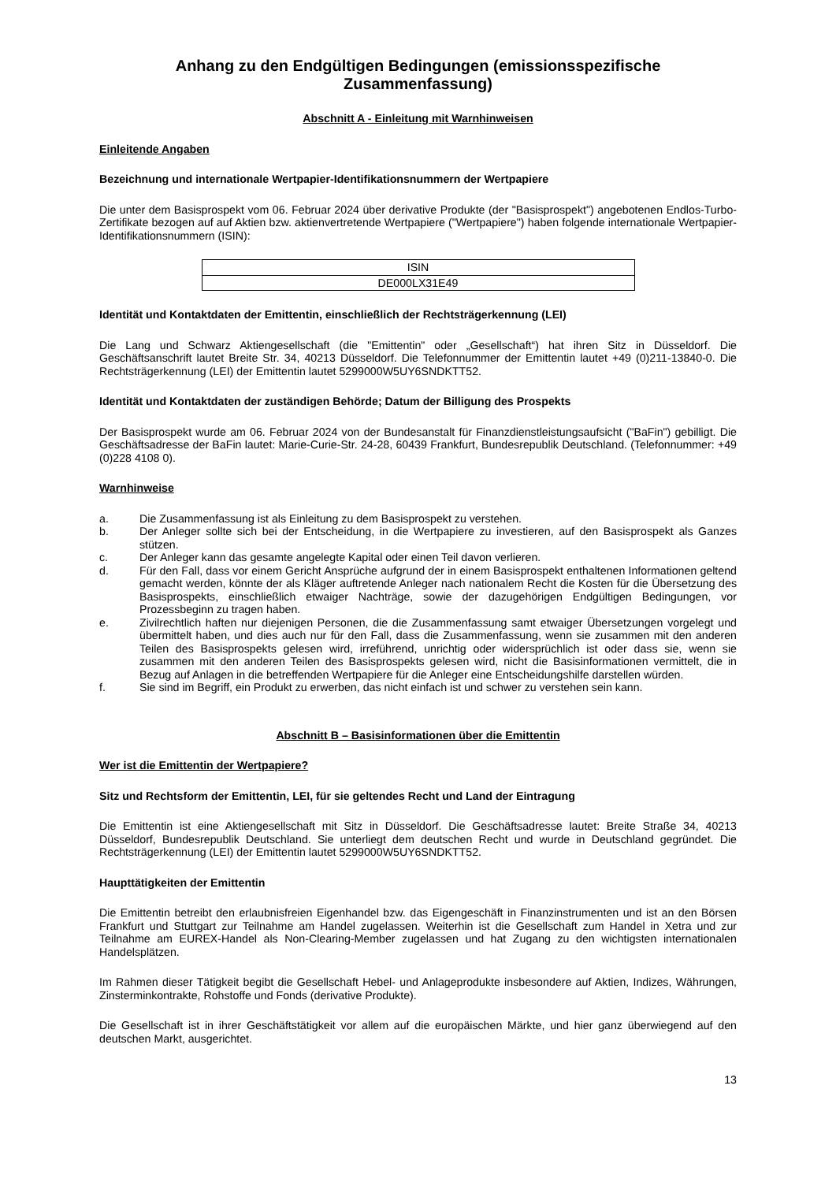Anhang zu den Endgültigen Bedingungen (emissionsspezifische Zusammenfassung)
Abschnitt A - Einleitung mit Warnhinweisen
Einleitende Angaben
Bezeichnung und internationale Wertpapier-Identifikationsnummern der Wertpapiere
Die unter dem Basisprospekt vom 06. Februar 2024 über derivative Produkte (der "Basisprospekt") angebotenen Endlos-Turbo-Zertifikate bezogen auf auf Aktien bzw. aktienvertretende Wertpapiere ("Wertpapiere") haben folgende internationale Wertpapier-Identifikationsnummern (ISIN):
| ISIN |
| --- |
| DE000LX31E49 |
Identität und Kontaktdaten der Emittentin, einschließlich der Rechtsträgerkennung (LEI)
Die Lang und Schwarz Aktiengesellschaft (die "Emittentin" oder „Gesellschaft“) hat ihren Sitz in Düsseldorf. Die Geschäftsanschrift lautet Breite Str. 34, 40213 Düsseldorf. Die Telefonnummer der Emittentin lautet +49 (0)211-13840-0. Die Rechtsträgerkennung (LEI) der Emittentin lautet 5299000W5UY6SNDKTT52.
Identität und Kontaktdaten der zuständigen Behörde; Datum der Billigung des Prospekts
Der Basisprospekt wurde am 06. Februar 2024 von der Bundesanstalt für Finanzdienstleistungsaufsicht ("BaFin") gebilligt. Die Geschäftsadresse der BaFin lautet: Marie-Curie-Str. 24-28, 60439 Frankfurt, Bundesrepublik Deutschland. (Telefonnummer: +49 (0)228 4108 0).
Warnhinweise
a. Die Zusammenfassung ist als Einleitung zu dem Basisprospekt zu verstehen.
b. Der Anleger sollte sich bei der Entscheidung, in die Wertpapiere zu investieren, auf den Basisprospekt als Ganzes stützen.
c. Der Anleger kann das gesamte angelegte Kapital oder einen Teil davon verlieren.
d. Für den Fall, dass vor einem Gericht Ansprüche aufgrund der in einem Basisprospekt enthaltenen Informationen geltend gemacht werden, könnte der als Kläger auftretende Anleger nach nationalem Recht die Kosten für die Übersetzung des Basisprospekts, einschließlich etwaiger Nachträge, sowie der dazugehörigen Endgültigen Bedingungen, vor Prozessbeginn zu tragen haben.
e. Zivilrechtlich haften nur diejenigen Personen, die die Zusammenfassung samt etwaiger Übersetzungen vorgelegt und übermittelt haben, und dies auch nur für den Fall, dass die Zusammenfassung, wenn sie zusammen mit den anderen Teilen des Basisprospekts gelesen wird, irreführend, unrichtig oder widersprüchlich ist oder dass sie, wenn sie zusammen mit den anderen Teilen des Basisprospekts gelesen wird, nicht die Basisinformationen vermittelt, die in Bezug auf Anlagen in die betreffenden Wertpapiere für die Anleger eine Entscheidungshilfe darstellen würden.
f. Sie sind im Begriff, ein Produkt zu erwerben, das nicht einfach ist und schwer zu verstehen sein kann.
Abschnitt B – Basisinformationen über die Emittentin
Wer ist die Emittentin der Wertpapiere?
Sitz und Rechtsform der Emittentin, LEI, für sie geltendes Recht und Land der Eintragung
Die Emittentin ist eine Aktiengesellschaft mit Sitz in Düsseldorf. Die Geschäftsadresse lautet: Breite Straße 34, 40213 Düsseldorf, Bundesrepublik Deutschland. Sie unterliegt dem deutschen Recht und wurde in Deutschland gegründet. Die Rechtsträgerkennung (LEI) der Emittentin lautet 5299000W5UY6SNDKTT52.
Haupttätigkeiten der Emittentin
Die Emittentin betreibt den erlaubnisfreien Eigenhandel bzw. das Eigengeschäft in Finanzinstrumenten und ist an den Börsen Frankfurt und Stuttgart zur Teilnahme am Handel zugelassen. Weiterhin ist die Gesellschaft zum Handel in Xetra und zur Teilnahme am EUREX-Handel als Non-Clearing-Member zugelassen und hat Zugang zu den wichtigsten internationalen Handelsplätzen.
Im Rahmen dieser Tätigkeit begibt die Gesellschaft Hebel- und Anlageprodukte insbesondere auf Aktien, Indizes, Währungen, Zinsterminkontrakte, Rohstoffe und Fonds (derivative Produkte).
Die Gesellschaft ist in ihrer Geschäftstätigkeit vor allem auf die europäischen Märkte, und hier ganz überwiegend auf den deutschen Markt, ausgerichtet.
13